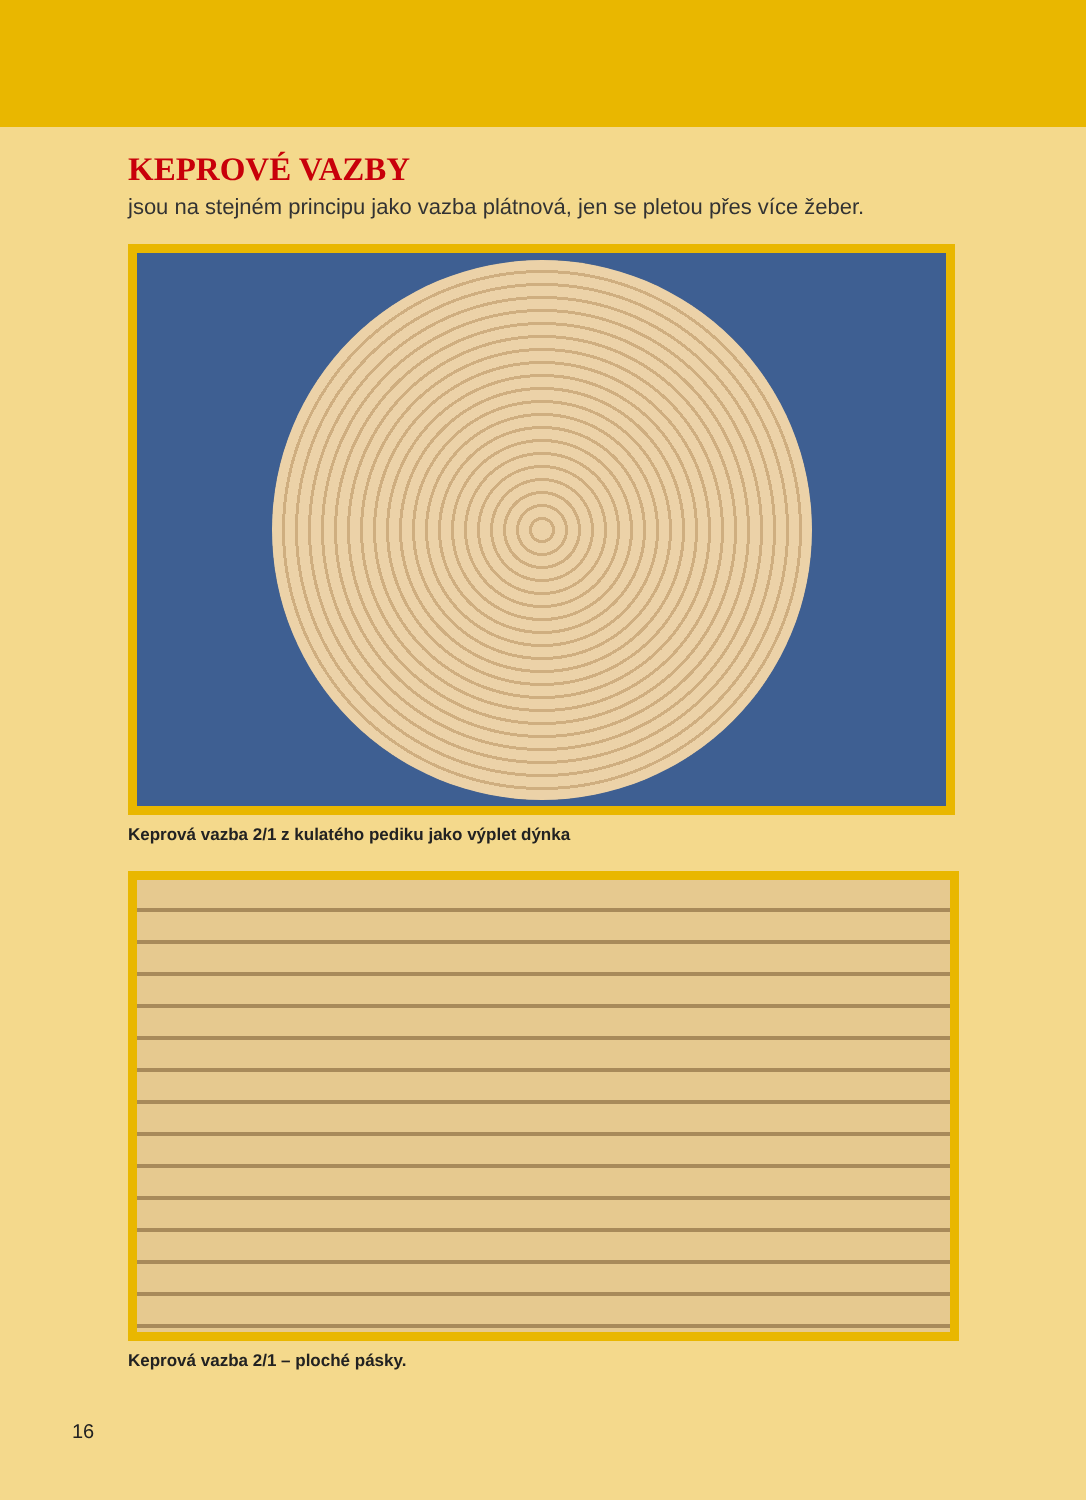KEPROVÉ VAZBY
jsou na stejném principu jako vazba plátnová, jen se pletou přes více žeber.
Keprová vazba 2/1 z kulatého pediku jako výplet dýnka
Keprová vazba 2/1 – ploché pásky.
16